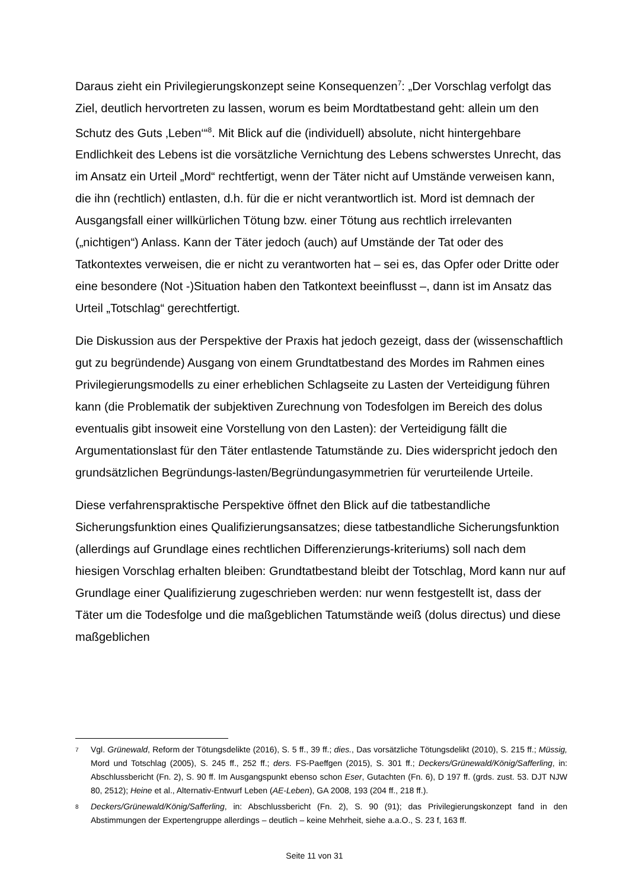Daraus zieht ein Privilegierungskonzept seine Konsequenzen<sup>7</sup>: „Der Vorschlag verfolgt das Ziel, deutlich hervortreten zu lassen, worum es beim Mordtatbestand geht: allein um den Schutz des Guts ‚Leben‘“<sup>8</sup>. Mit Blick auf die (individuell) absolute, nicht hintergehbare Endlichkeit des Lebens ist die vorsätzliche Vernichtung des Lebens schwerstes Unrecht, das im Ansatz ein Urteil „Mord“ rechtfertigt, wenn der Täter nicht auf Umstände verweisen kann, die ihn (rechtlich) entlasten, d.h. für die er nicht verantwortlich ist. Mord ist demnach der Ausgangsfall einer willkürlichen Tötung bzw. einer Tötung aus rechtlich irrelevanten („nichtigen“) Anlass. Kann der Täter jedoch (auch) auf Umstände der Tat oder des Tatkontextes verweisen, die er nicht zu verantworten hat – sei es, das Opfer oder Dritte oder eine besondere (Not -)Situation haben den Tatkontext beeinflusst –, dann ist im Ansatz das Urteil „Totschlag“ gerechtfertigt.
Die Diskussion aus der Perspektive der Praxis hat jedoch gezeigt, dass der (wissenschaftlich gut zu begründende) Ausgang von einem Grundtatbestand des Mordes im Rahmen eines Privilegierungsmodells zu einer erheblichen Schlagseite zu Lasten der Verteidigung führen kann (die Problematik der subjektiven Zurechnung von Todesfolgen im Bereich des dolus eventualis gibt insoweit eine Vorstellung von den Lasten): der Verteidigung fällt die Argumentationslast für den Täter entlastende Tatumstände zu. Dies widerspricht jedoch den grundsätzlichen Begründungs-lasten/Begründungasymmetrien für verurteilende Urteile.
Diese verfahrenspraktische Perspektive öffnet den Blick auf die tatbestandliche Sicherungsfunktion eines Qualifizierungsansatzes; diese tatbestandliche Sicherungsfunktion (allerdings auf Grundlage eines rechtlichen Differenzierungs-kriteriums) soll nach dem hiesigen Vorschlag erhalten bleiben: Grundtatbestand bleibt der Totschlag, Mord kann nur auf Grundlage einer Qualifizierung zugeschrieben werden: nur wenn festgestellt ist, dass der Täter um die Todesfolge und die maßgeblichen Tatumstände weiß (dolus directus) und diese maßgeblichen
7 Vgl. Grünewald, Reform der Tötungsdelikte (2016), S. 5 ff., 39 ff.; dies., Das vorsätzliche Tötungsdelikt (2010), S. 215 ff.; Müssig, Mord und Totschlag (2005), S. 245 ff., 252 ff.; ders. FS-Paeffgen (2015), S. 301 ff.; Deckers/Grünewald/König/Safferling, in: Abschlussbericht (Fn. 2), S. 90 ff. Im Ausgangspunkt ebenso schon Eser, Gutachten (Fn. 6), D 197 ff. (grds. zust. 53. DJT NJW 80, 2512); Heine et al., Alternativ-Entwurf Leben (AE-Leben), GA 2008, 193 (204 ff., 218 ff.).
8 Deckers/Grünewald/König/Safferling, in: Abschlussbericht (Fn. 2), S. 90 (91); das Privilegierungskonzept fand in den Abstimmungen der Expertengruppe allerdings – deutlich – keine Mehrheit, siehe a.a.O., S. 23 f, 163 ff.
Seite 11 von 31